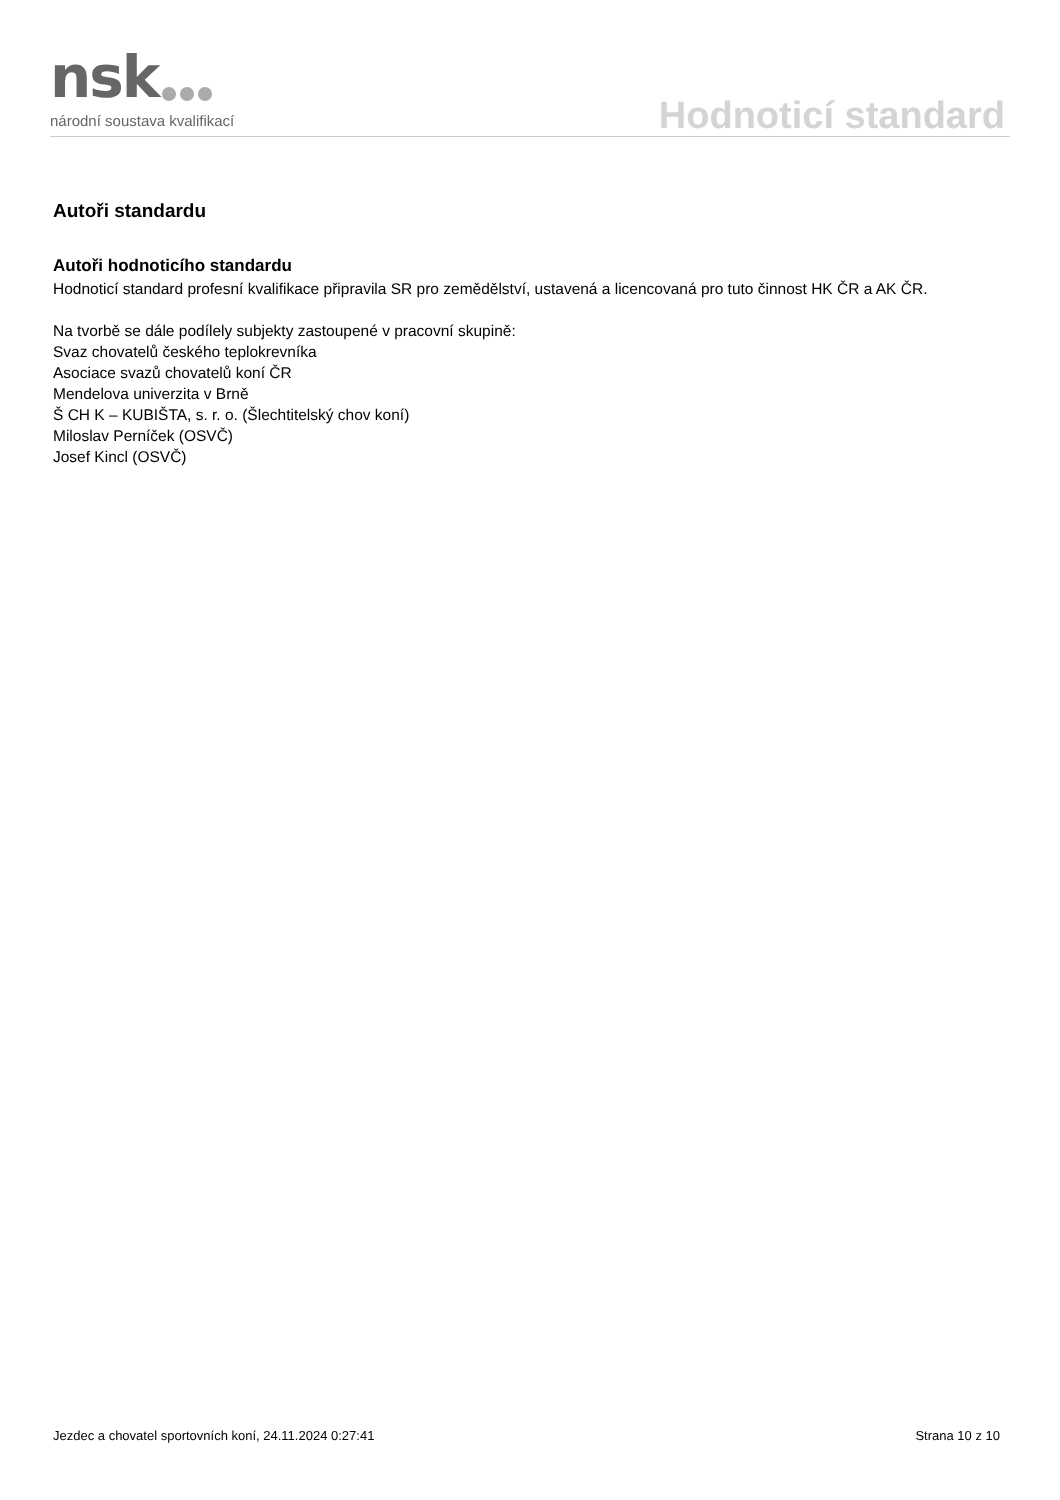nsk
národní soustava kvalifikací
Hodnoticí standard
Autoři standardu
Autoři hodnoticího standardu
Hodnoticí standard profesní kvalifikace připravila SR pro zemědělství, ustavená a licencovaná pro tuto činnost HK ČR a AK ČR.
Na tvorbě se dále podílely subjekty zastoupené v pracovní skupině:
Svaz chovatelů českého teplokrevníka
Asociace svazů chovatelů koní ČR
Mendelova univerzita v Brně
Š CH K – KUBIŠTA, s. r. o. (Šlechtitelský chov koní)
Miloslav Perníček (OSVČ)
Josef Kincl (OSVČ)
Jezdec a chovatel sportovních koní, 24.11.2024 0:27:41 Strana 10 z 10